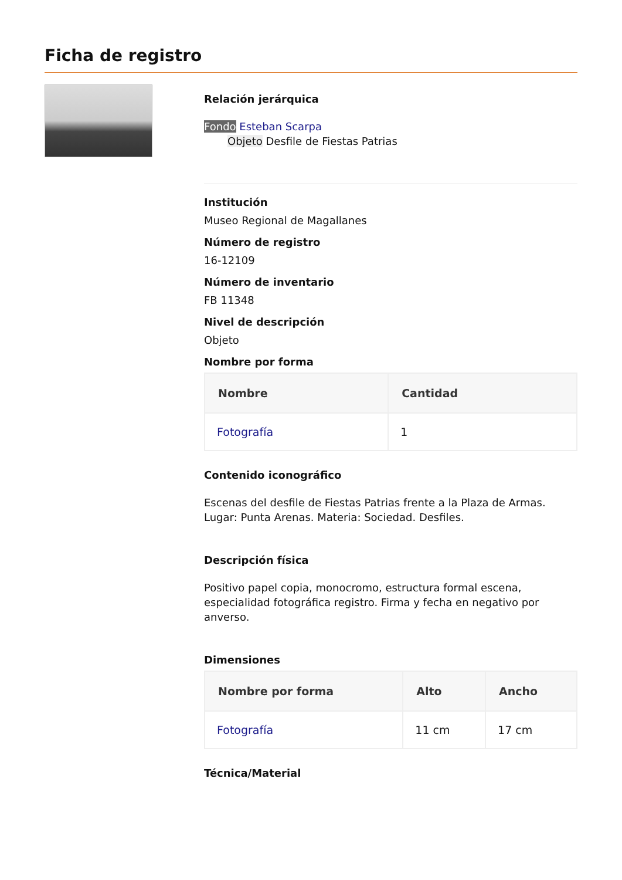Ficha de registro
Relación jerárquica
Fondo Esteban Scarpa
Objeto Desfile de Fiestas Patrias
Institución
Museo Regional de Magallanes
Número de registro
16-12109
Número de inventario
FB 11348
Nivel de descripción
Objeto
Nombre por forma
| Nombre | Cantidad |
| --- | --- |
| Fotografía | 1 |
Contenido iconográfico
Escenas del desfile de Fiestas Patrias frente a la Plaza de Armas. Lugar: Punta Arenas. Materia: Sociedad. Desfiles.
Descripción física
Positivo papel copia, monocromo, estructura formal escena, especialidad fotográfica registro. Firma y fecha en negativo por anverso.
Dimensiones
| Nombre por forma | Alto | Ancho |
| --- | --- | --- |
| Fotografía | 11 cm | 17 cm |
Técnica/Material